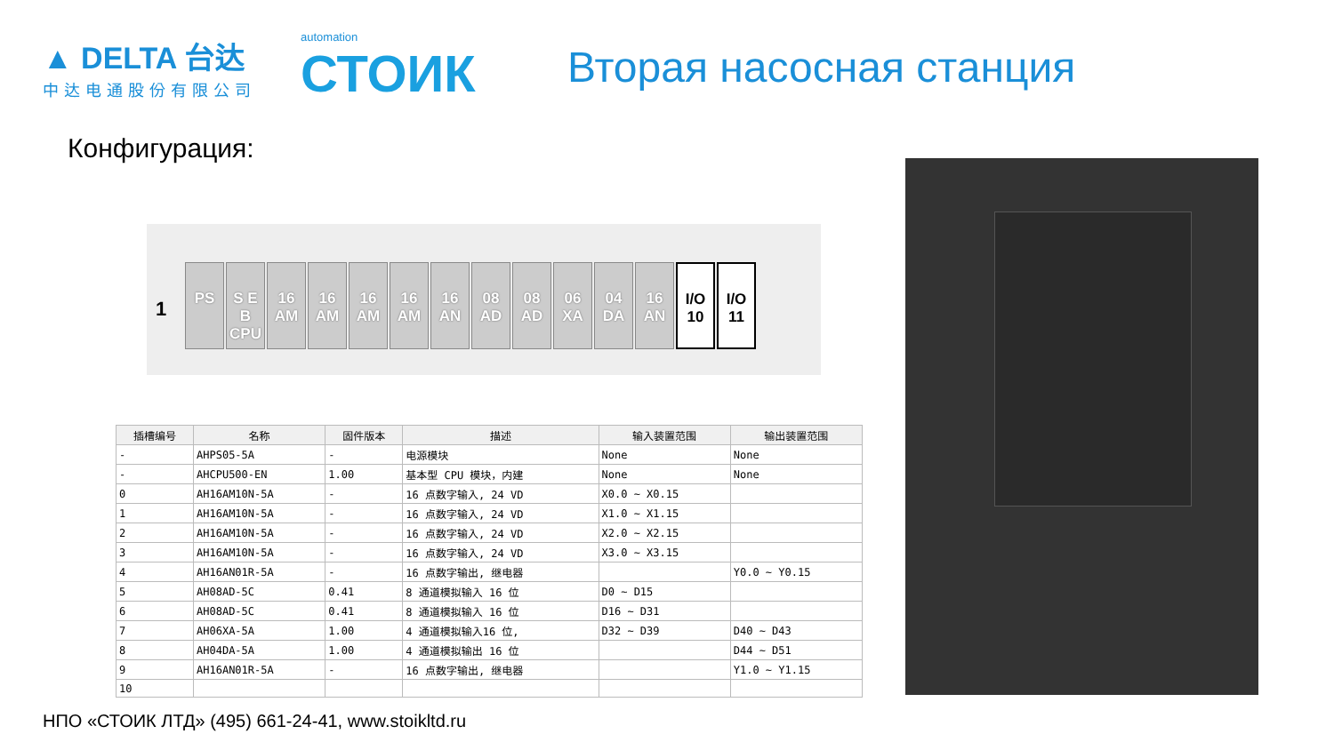▲ DELTA 台达
中达电通股份有限公司
automation
СТОИК
Вторая насосная станция
Конфигурация:
1
PS S E B CPU
16 AM
16 AM
16 AM
16 AM
16 AN
08 AD
08 AD
06 XA
04 DA
16 AN
I/O 10
I/O 11
| 插槽编号 | 名称 | 固件版本 | 描述 | 输入装置范围 | 输出装置范围 |
| --- | --- | --- | --- | --- | --- |
| - | AHPS05-5A | - | 电源模块 | None | None |
| - | AHCPU500-EN | 1.00 | 基本型 CPU 模块，内建 | None | None |
| 0 | AH16AM10N-5A | - | 16 点数字输入, 24 VD | X0.0 ~ X0.15 | |
| 1 | AH16AM10N-5A | - | 16 点数字输入, 24 VD | X1.0 ~ X1.15 | |
| 2 | AH16AM10N-5A | - | 16 点数字输入, 24 VD | X2.0 ~ X2.15 | |
| 3 | AH16AM10N-5A | - | 16 点数字输入, 24 VD | X3.0 ~ X3.15 | |
| 4 | AH16AN01R-5A | - | 16 点数字输出, 继电器 | | Y0.0 ~ Y0.15 |
| 5 | AH08AD-5C | 0.41 | 8 通道模拟输入 16 位 | D0 ~ D15 | |
| 6 | AH08AD-5C | 0.41 | 8 通道模拟输入 16 位 | D16 ~ D31 | |
| 7 | AH06XA-5A | 1.00 | 4 通道模拟输入16 位, | D32 ~ D39 | D40 ~ D43 |
| 8 | AH04DA-5A | 1.00 | 4 通道模拟输出 16 位 | | D44 ~ D51 |
| 9 | AH16AN01R-5A | - | 16 点数字输出, 继电器 | | Y1.0 ~ Y1.15 |
| 10 | | | | | |
НПО «СТОИК ЛТД» (495) 661-24-41, www.stoikltd.ru